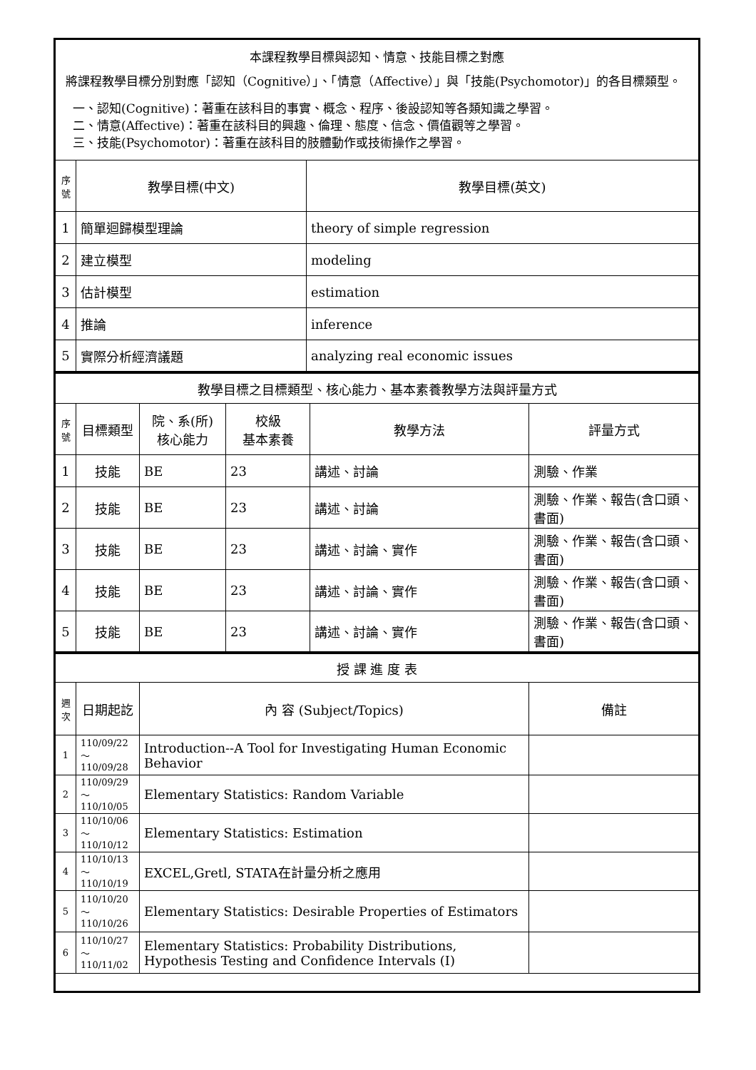| 本課程教學目標與認知、情意、技能目標之對應 將課程教學目標分別對應「認知（Cognitive）」、「情意（Affective）」與「技能(Psychomotor)」的各目標類型。 一、認知(Cognitive)：著重在該科目的事實、概念、程序、後設認知等各類知識之學習。 二、情意(Affective)：著重在該科目的興趣、倫理、態度、信念、價值觀等之學習。 三、技能(Psychomotor)：著重在該科目的肢體動作或技術操作之學習。 | | |
| 序號 | 教學目標(中文) | 教學目標(英文) |
| 1 | 簡單迴歸模型理論 | theory of simple regression |
| 2 | 建立模型 | modeling |
| 3 | 估計模型 | estimation |
| 4 | 推論 | inference |
| 5 | 實際分析經濟議題 | analyzing real economic issues |
| 教學目標之目標類型、核心能力、基本素養教學方法與評量方式 | | | | | |
| 序號 | 目標類型 | 院、系(所) 核心能力 | 校級 基本素養 | 教學方法 | 評量方式 |
| 1 | 技能 | BE | 23 | 講述、討論 | 測驗、作業 |
| 2 | 技能 | BE | 23 | 講述、討論 | 測驗、作業、報告(含口頭、書面) |
| 3 | 技能 | BE | 23 | 講述、討論、實作 | 測驗、作業、報告(含口頭、書面) |
| 4 | 技能 | BE | 23 | 講述、討論、實作 | 測驗、作業、報告(含口頭、書面) |
| 5 | 技能 | BE | 23 | 講述、討論、實作 | 測驗、作業、報告(含口頭、書面) |
| 授 課 進 度 表 | | | |
| 週次 | 日期起訖 | 內 容 (Subject/Topics) | 備註 |
| 1 | 110/09/22～ 110/09/28 | Introduction--A Tool for Investigating Human Economic Behavior | |
| 2 | 110/09/29～ 110/10/05 | Elementary Statistics: Random Variable | |
| 3 | 110/10/06～ 110/10/12 | Elementary Statistics: Estimation | |
| 4 | 110/10/13～ 110/10/19 | EXCEL,Gretl, STATA在計量分析之應用 | |
| 5 | 110/10/20～ 110/10/26 | Elementary Statistics: Desirable Properties of Estimators | |
| 6 | 110/10/27～ 110/11/02 | Elementary Statistics: Probability Distributions, Hypothesis Testing and Confidence Intervals (I) | |